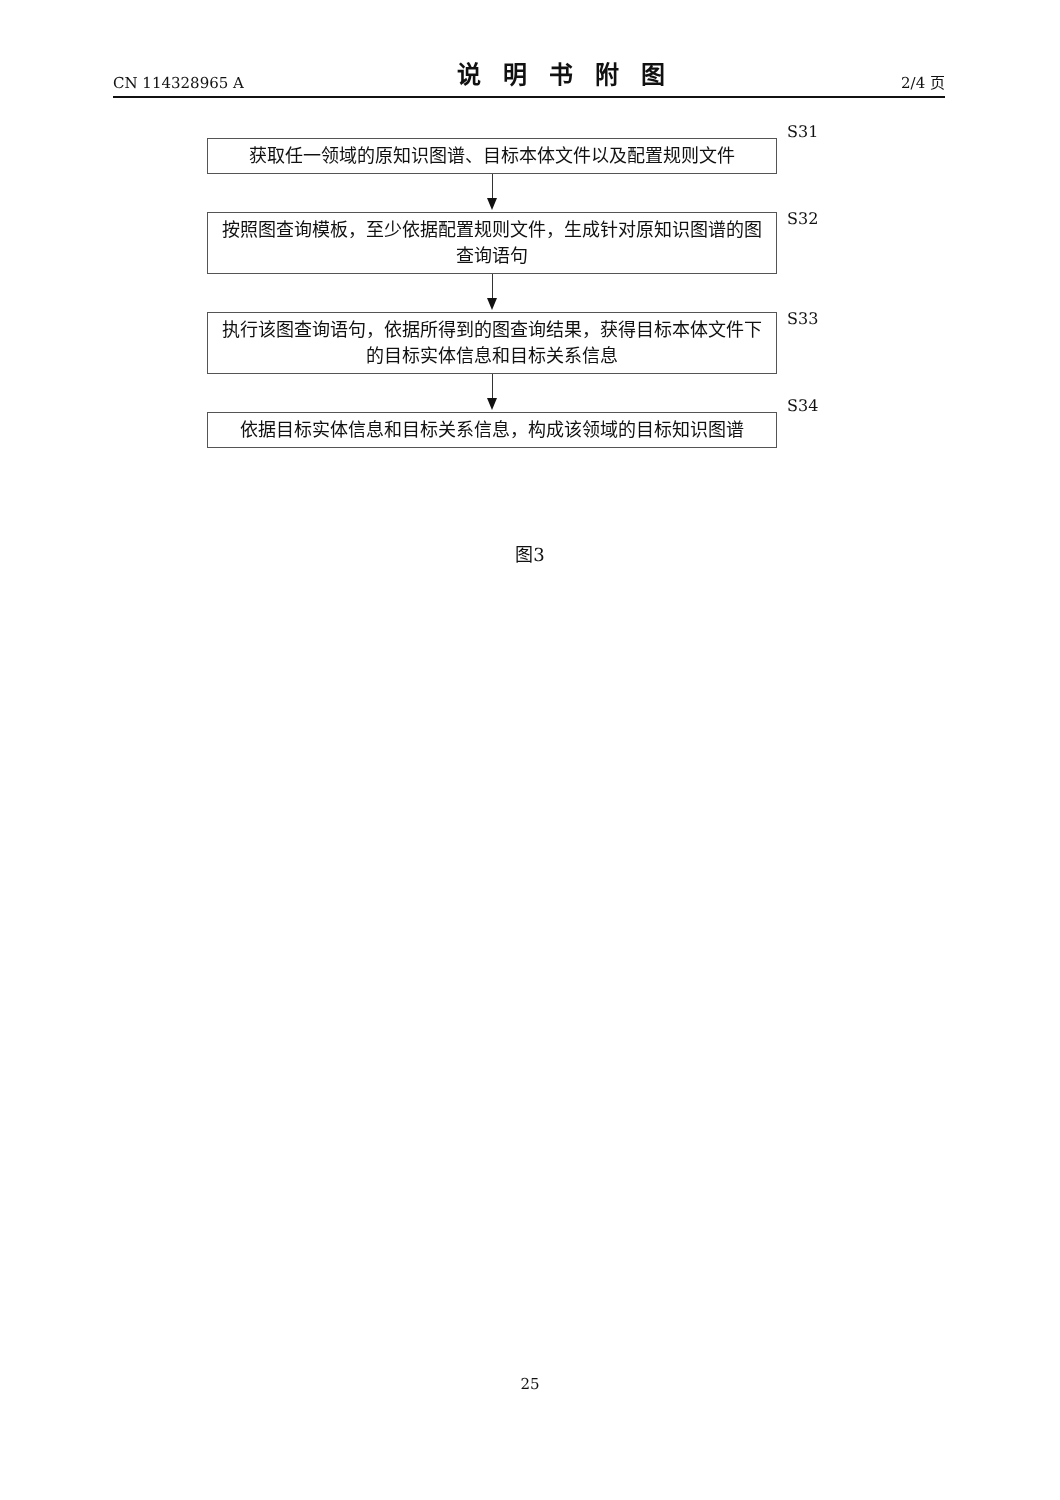CN 114328965 A 说明书附图 2/4 页
获取任一领域的原知识图谱、目标本体文件以及配置规则文件
S31
按照图查询模板，至少依据配置规则文件，生成针对原知识图谱的图查询语句
S32
执行该图查询语句，依据所得到的图查询结果，获得目标本体文件下的目标实体信息和目标关系信息
S33
依据目标实体信息和目标关系信息，构成该领域的目标知识图谱
S34
图3
25